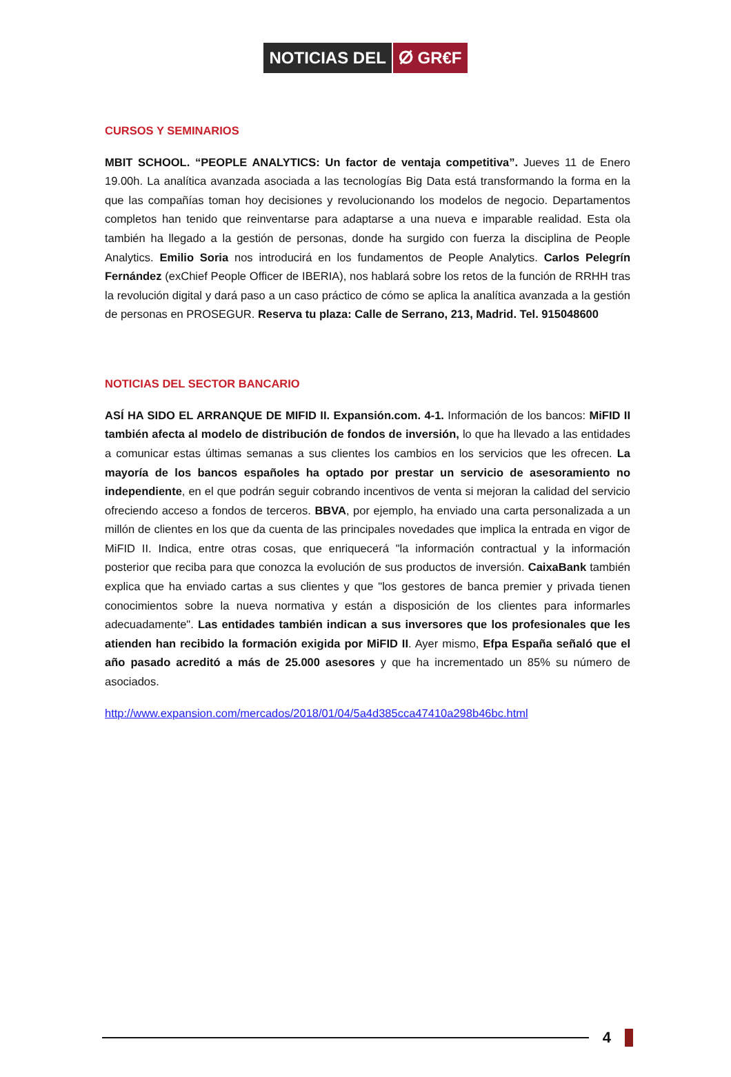NOTICIAS DEL ⵁ GR€F
CURSOS Y SEMINARIOS
MBIT SCHOOL. “PEOPLE ANALYTICS: Un factor de ventaja competitiva”. Jueves 11 de Enero 19.00h. La analítica avanzada asociada a las tecnologías Big Data está transformando la forma en la que las compañías toman hoy decisiones y revolucionando los modelos de negocio. Departamentos completos han tenido que reinventarse para adaptarse a una nueva e imparable realidad. Esta ola también ha llegado a la gestión de personas, donde ha surgido con fuerza la disciplina de People Analytics. Emilio Soria nos introducirá en los fundamentos de People Analytics. Carlos Pelegrín Fernández (exChief People Officer de IBERIA), nos hablará sobre los retos de la función de RRHH tras la revolución digital y dará paso a un caso práctico de cómo se aplica la analítica avanzada a la gestión de personas en PROSEGUR. Reserva tu plaza: Calle de Serrano, 213, Madrid. Tel. 915048600
NOTICIAS DEL SECTOR BANCARIO
ASÍ HA SIDO EL ARRANQUE DE MIFID II. Expansión.com. 4-1. Información de los bancos: MiFID II también afecta al modelo de distribución de fondos de inversión, lo que ha llevado a las entidades a comunicar estas últimas semanas a sus clientes los cambios en los servicios que les ofrecen. La mayoría de los bancos españoles ha optado por prestar un servicio de asesoramiento no independiente, en el que podrán seguir cobrando incentivos de venta si mejoran la calidad del servicio ofreciendo acceso a fondos de terceros. BBVA, por ejemplo, ha enviado una carta personalizada a un millón de clientes en los que da cuenta de las principales novedades que implica la entrada en vigor de MiFID II. Indica, entre otras cosas, que enriquecerá "la información contractual y la información posterior que reciba para que conozca la evolución de sus productos de inversión. CaixaBank también explica que ha enviado cartas a sus clientes y que "los gestores de banca premier y privada tienen conocimientos sobre la nueva normativa y están a disposición de los clientes para informarles adecuadamente". Las entidades también indican a sus inversores que los profesionales que les atienden han recibido la formación exigida por MiFID II. Ayer mismo, Efpa España señaló que el año pasado acreditó a más de 25.000 asesores y que ha incrementado un 85% su número de asociados.
http://www.expansion.com/mercados/2018/01/04/5a4d385cca47410a298b46bc.html
4